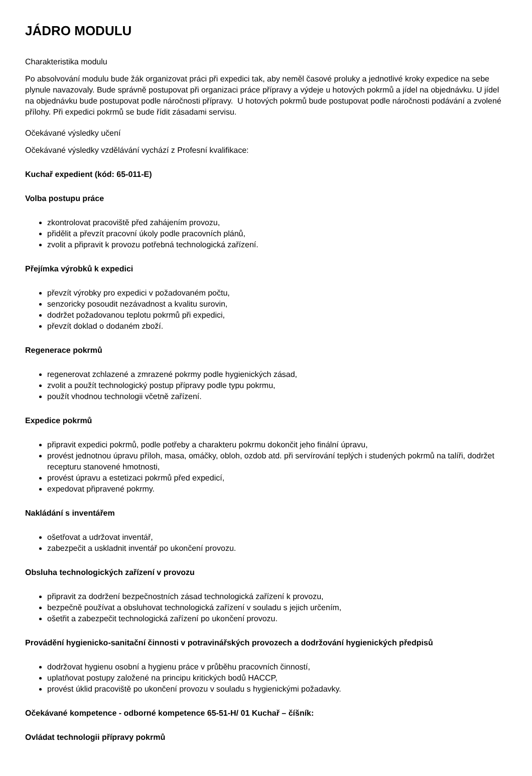JÁDRO MODULU
Charakteristika modulu
Po absolvování modulu bude žák organizovat práci při expedici tak, aby neměl časové proluky a jednotlivé kroky expedice na sebe plynule navazovaly. Bude správně postupovat při organizaci práce přípravy a výdeje u hotových pokrmů a jídel na objednávku. U jídel na objednávku bude postupovat podle náročnosti přípravy. U hotových pokrmů bude postupovat podle náročnosti podávání a zvolené přílohy. Při expedici pokrmů se bude řídit zásadami servisu.
Očekávané výsledky učení
Očekávané výsledky vzdělávání vychází z Profesní kvalifikace:
Kuchař expedient (kód: 65-011-E)
Volba postupu práce
zkontrolovat pracoviště před zahájením provozu,
přidělit a převzít pracovní úkoly podle pracovních plánů,
zvolit a připravit k provozu potřebná technologická zařízení.
Přejímka výrobků k expedici
převzít výrobky pro expedici v požadovaném počtu,
senzoricky posoudit nezávadnost a kvalitu surovin,
dodržet požadovanou teplotu pokrmů při expedici,
převzít doklad o dodaném zboží.
Regenerace pokrmů
regenerovat zchlazené a zmrazené pokrmy podle hygienických zásad,
zvolit a použít technologický postup přípravy podle typu pokrmu,
použít vhodnou technologii včetně zařízení.
Expedice pokrmů
připravit expedici pokrmů, podle potřeby a charakteru pokrmu dokončit jeho finální úpravu,
provést jednotnou úpravu příloh, masa, omáčky, obloh, ozdob atd. při servírování teplých i studených pokrmů na talíři, dodržet recepturu stanovené hmotnosti,
provést úpravu a estetizaci pokrmů před expedicí,
expedovat připravené pokrmy.
Nakládání s inventářem
ošetřovat a udržovat inventář,
zabezpečit a uskladnit inventář po ukončení provozu.
Obsluha technologických zařízení v provozu
připravit za dodržení bezpečnostních zásad technologická zařízení k provozu,
bezpečně používat a obsluhovat technologická zařízení v souladu s jejich určením,
ošetřit a zabezpečit technologická zařízení po ukončení provozu.
Provádění hygienicko-sanitační činnosti v potravinářských provozech a dodržování hygienických předpisů
dodržovat hygienu osobní a hygienu práce v průběhu pracovních činností,
uplatňovat postupy založené na principu kritických bodů HACCP,
provést úklid pracoviště po ukončení provozu v souladu s hygienickými požadavky.
Očekávané kompetence - odborné kompetence 65-51-H/ 01 Kuchař – číšník:
Ovládat technologii přípravy pokrmů